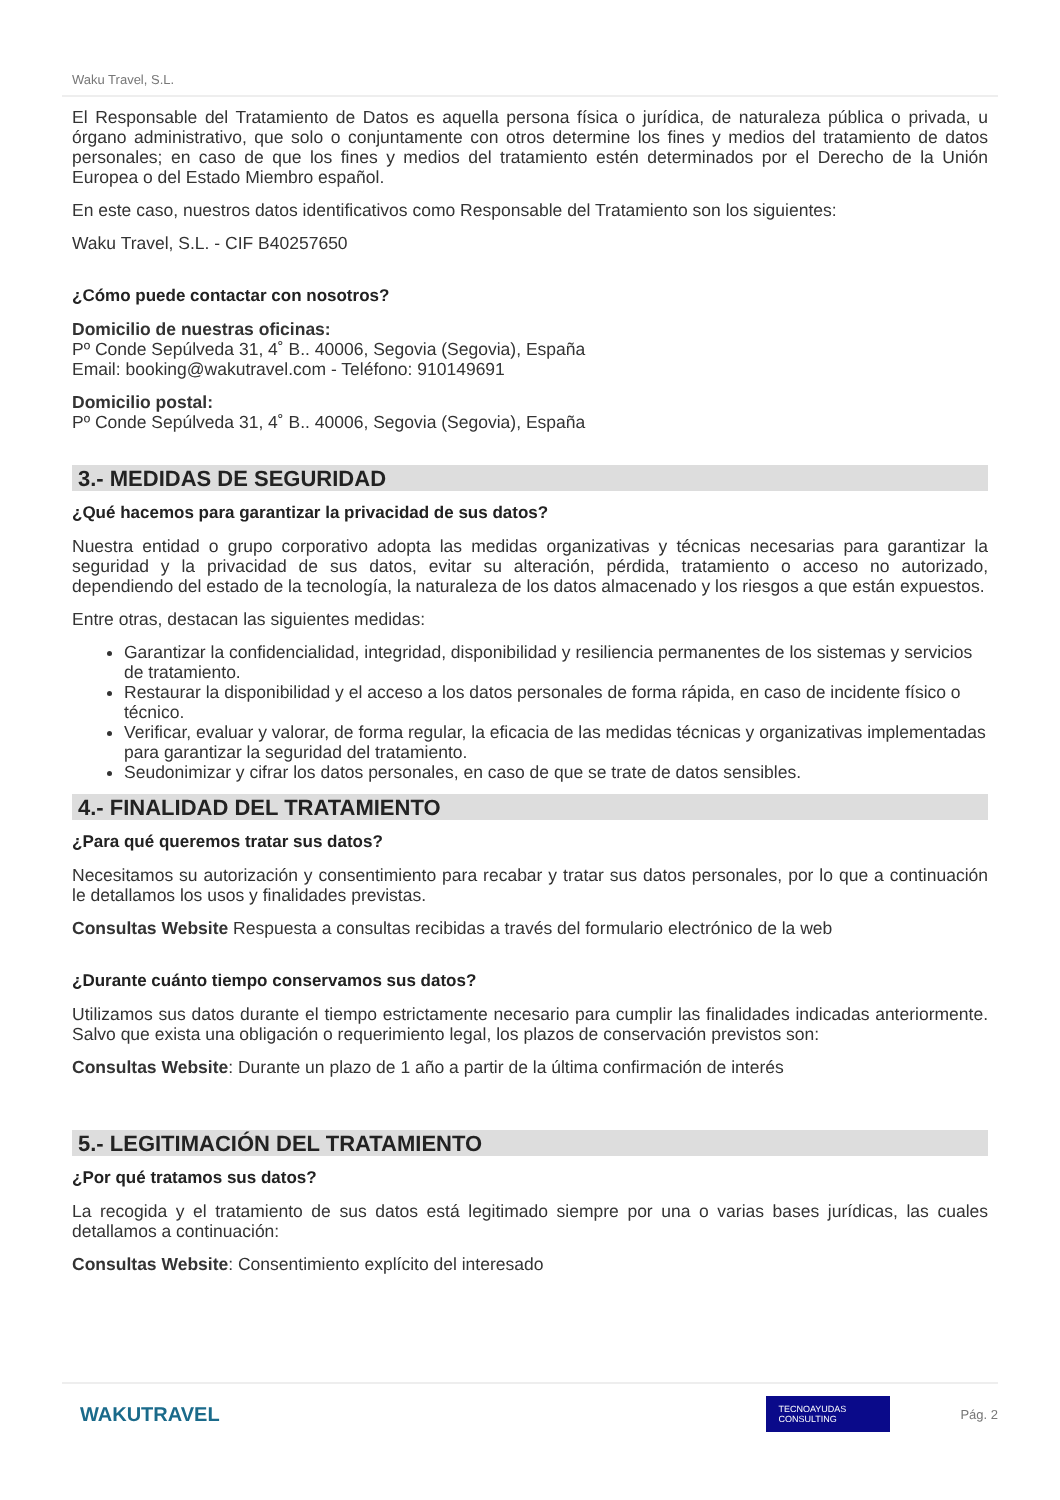Waku Travel, S.L.
El Responsable del Tratamiento de Datos es aquella persona física o jurídica, de naturaleza pública o privada, u órgano administrativo, que solo o conjuntamente con otros determine los fines y medios del tratamiento de datos personales; en caso de que los fines y medios del tratamiento estén determinados por el Derecho de la Unión Europea o del Estado Miembro español.
En este caso, nuestros datos identificativos como Responsable del Tratamiento son los siguientes:
Waku Travel, S.L. - CIF B40257650
¿Cómo puede contactar con nosotros?
Domicilio de nuestras oficinas:
Pº Conde Sepúlveda 31, 4˚ B.. 40006, Segovia (Segovia), España
Email: booking@wakutravel.com - Teléfono: 910149691
Domicilio postal:
Pº Conde Sepúlveda 31, 4˚ B.. 40006, Segovia (Segovia), España
3.- MEDIDAS DE SEGURIDAD
¿Qué hacemos para garantizar la privacidad de sus datos?
Nuestra entidad o grupo corporativo adopta las medidas organizativas y técnicas necesarias para garantizar la seguridad y la privacidad de sus datos, evitar su alteración, pérdida, tratamiento o acceso no autorizado, dependiendo del estado de la tecnología, la naturaleza de los datos almacenado y los riesgos a que están expuestos.
Entre otras, destacan las siguientes medidas:
Garantizar la confidencialidad, integridad, disponibilidad y resiliencia permanentes de los sistemas y servicios de tratamiento.
Restaurar la disponibilidad y el acceso a los datos personales de forma rápida, en caso de incidente físico o técnico.
Verificar, evaluar y valorar, de forma regular, la eficacia de las medidas técnicas y organizativas implementadas para garantizar la seguridad del tratamiento.
Seudonimizar y cifrar los datos personales, en caso de que se trate de datos sensibles.
4.- FINALIDAD DEL TRATAMIENTO
¿Para qué queremos tratar sus datos?
Necesitamos su autorización y consentimiento para recabar y tratar sus datos personales, por lo que a continuación le detallamos los usos y finalidades previstas.
Consultas Website Respuesta a consultas recibidas a través del formulario electrónico de la web
¿Durante cuánto tiempo conservamos sus datos?
Utilizamos sus datos durante el tiempo estrictamente necesario para cumplir las finalidades indicadas anteriormente. Salvo que exista una obligación o requerimiento legal, los plazos de conservación previstos son:
Consultas Website: Durante un plazo de 1 año a partir de la última confirmación de interés
5.- LEGITIMACIÓN DEL TRATAMIENTO
¿Por qué tratamos sus datos?
La recogida y el tratamiento de sus datos está legitimado siempre por una o varias bases jurídicas, las cuales detallamos a continuación:
Consultas Website: Consentimiento explícito del interesado
WAKUTRAVEL TECNOAYUDAS CONSULTING Pág. 2